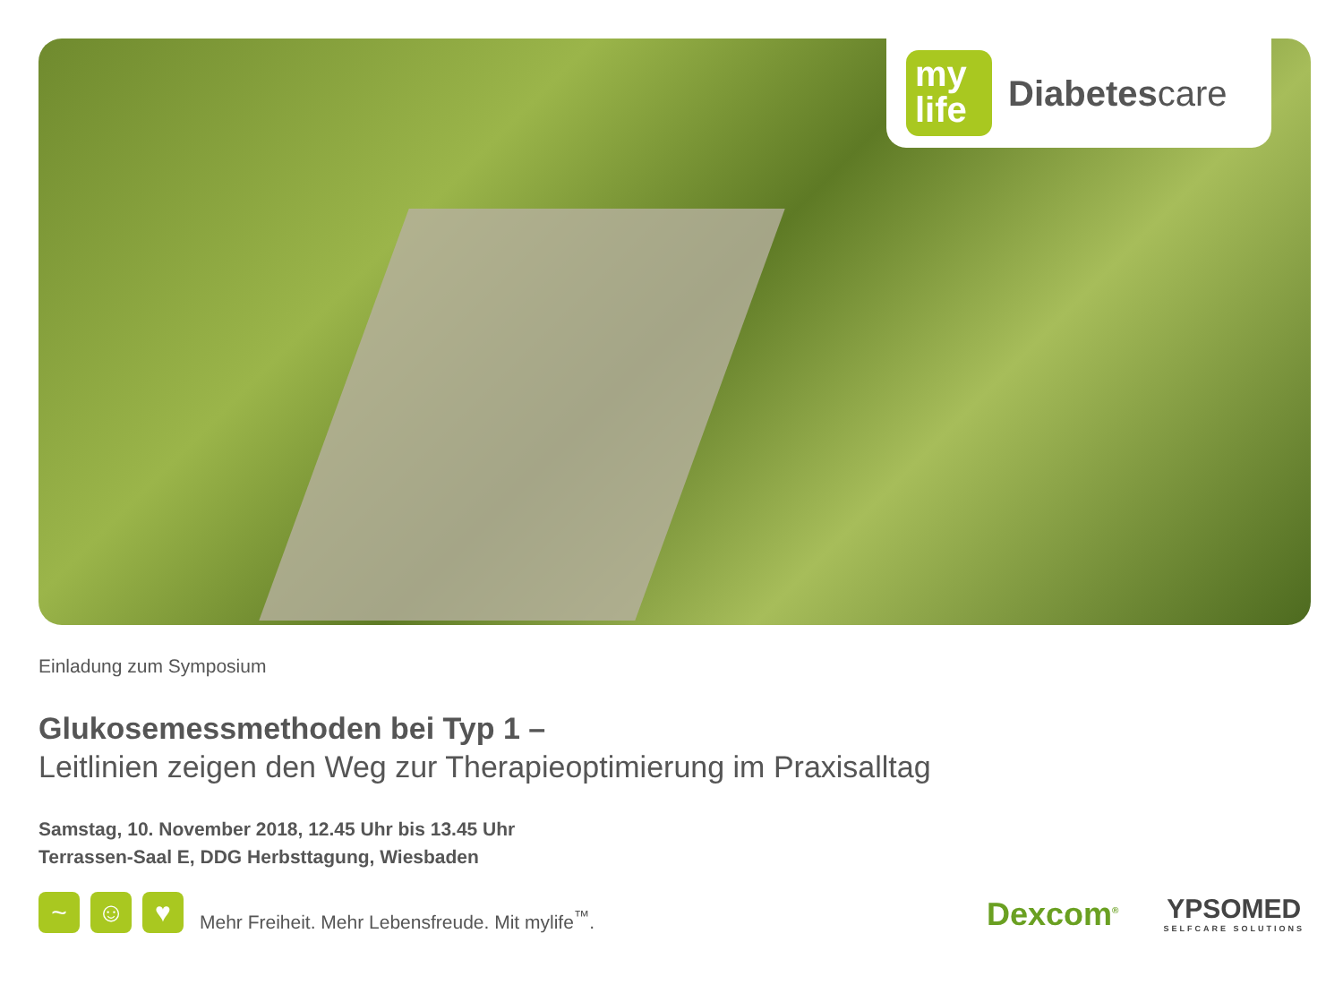my
life
Diabetescare
Einladung zum Symposium
Glukosemessmethoden bei Typ 1 –
Leitlinien zeigen den Weg zur Therapieoptimierung im Praxisalltag
Samstag, 10. November 2018, 12.45 Uhr bis 13.45 Uhr
Terrassen-Saal E, DDG Herbsttagung, Wiesbaden
~
☺
♥
Mehr Freiheit. Mehr Lebensfreude. Mit mylife<sup>™</sup>.
Dexcom<sup>®</sup>
YPSOMED
SELFCARE SOLUTIONS